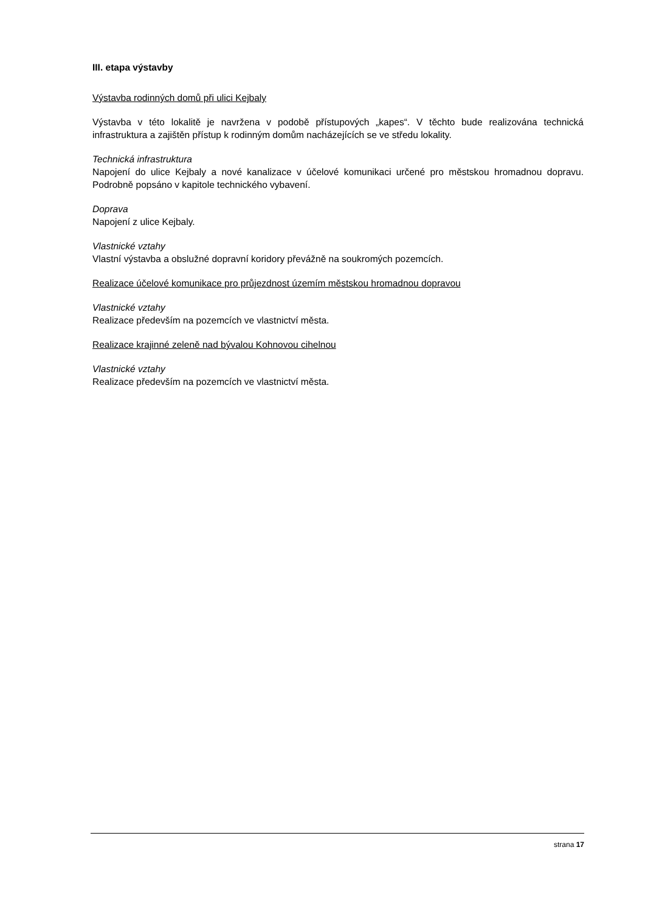III. etapa výstavby
Výstavba rodinných domů při ulici Kejbaly
Výstavba v této lokalitě je navržena v podobě přístupových „kapes“. V těchto bude realizována technická infrastruktura a zajištěn přístup k rodinným domům nacházejících se ve středu lokality.
Technická infrastruktura
Napojení do ulice Kejbaly a nové kanalizace v účelové komunikaci určené pro městskou hromadnou dopravu. Podrobně popsáno v kapitole technického vybavení.
Doprava
Napojení z ulice Kejbaly.
Vlastnické vztahy
Vlastní výstavba a obslužné dopravní koridory převážně na soukromých pozemcích.
Realizace účelové komunikace pro průjezdnost územím městskou hromadnou dopravou
Vlastnické vztahy
Realizace především na pozemcích ve vlastnictví města.
Realizace krajinné zeleně nad bývalou Kohnovou cihelnou
Vlastnické vztahy
Realizace především na pozemcích ve vlastnictví města.
strana 17